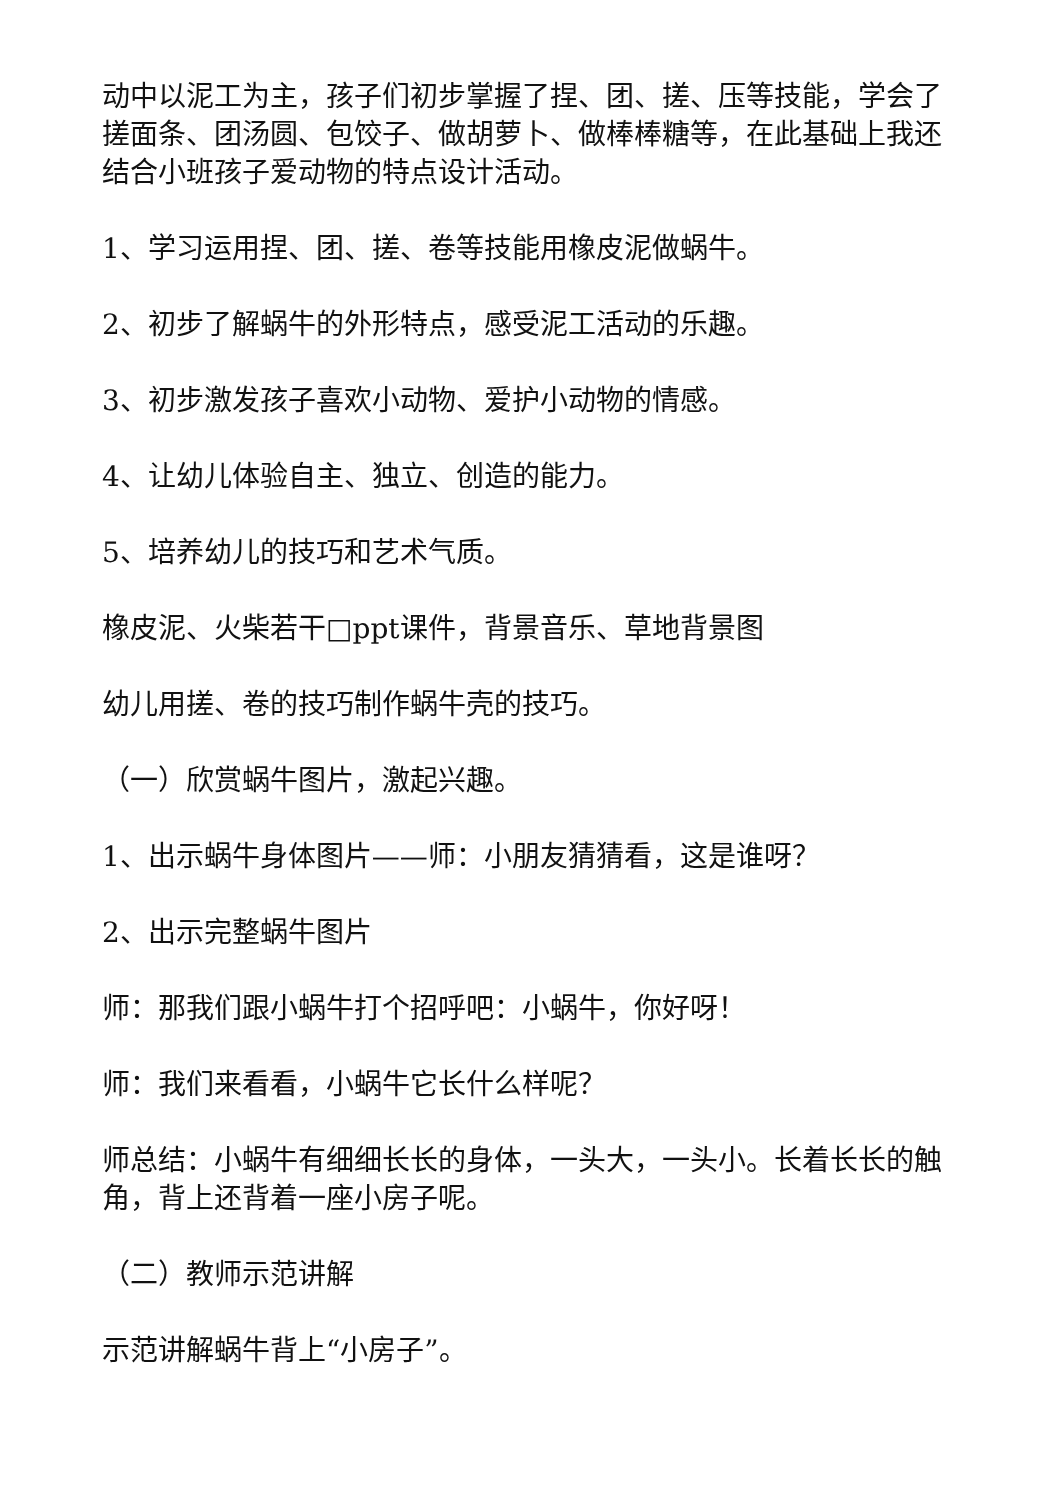动中以泥工为主，孩子们初步掌握了捏、团、搓、压等技能，学会了搓面条、团汤圆、包饺子、做胡萝卜、做棒棒糖等，在此基础上我还结合小班孩子爱动物的特点设计活动。
1、学习运用捏、团、搓、卷等技能用橡皮泥做蜗牛。
2、初步了解蜗牛的外形特点，感受泥工活动的乐趣。
3、初步激发孩子喜欢小动物、爱护小动物的情感。
4、让幼儿体验自主、独立、创造的能力。
5、培养幼儿的技巧和艺术气质。
橡皮泥、火柴若干□ppt课件，背景音乐、草地背景图
幼儿用搓、卷的技巧制作蜗牛壳的技巧。
（一）欣赏蜗牛图片，激起兴趣。
1、出示蜗牛身体图片——师：小朋友猜猜看，这是谁呀？
2、出示完整蜗牛图片
师：那我们跟小蜗牛打个招呼吧：小蜗牛，你好呀！
师：我们来看看，小蜗牛它长什么样呢？
师总结：小蜗牛有细细长长的身体，一头大，一头小。长着长长的触角，背上还背着一座小房子呢。
（二）教师示范讲解
示范讲解蜗牛背上“小房子”。